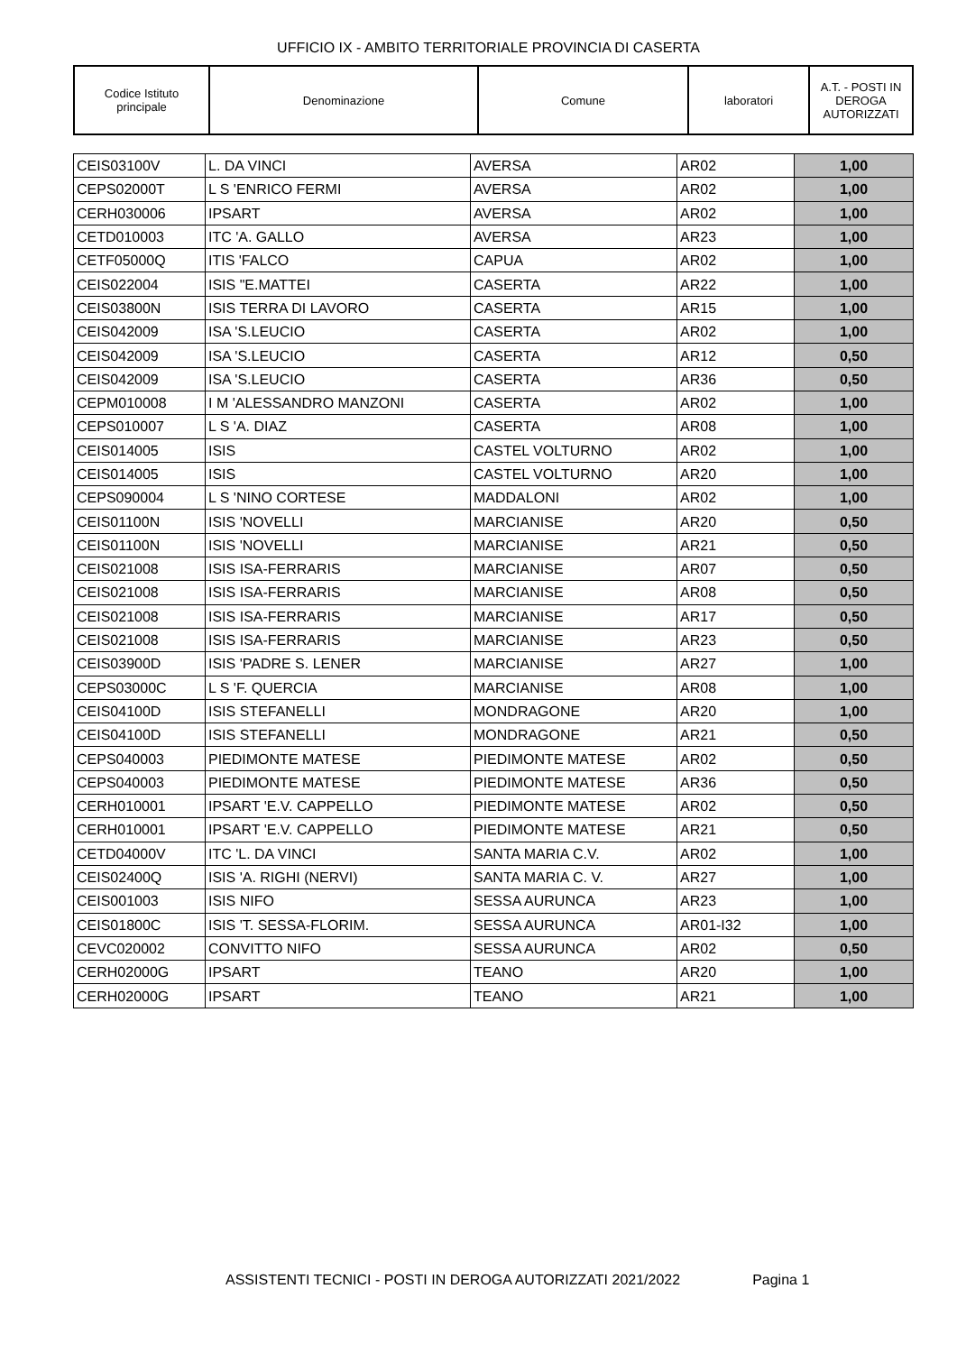UFFICIO IX - AMBITO TERRITORIALE PROVINCIA DI CASERTA
| Codice Istituto principale | Denominazione | Comune | laboratori | A.T. - POSTI IN DEROGA AUTORIZZATI |
| --- | --- | --- | --- | --- |
| CEIS03100V | L. DA VINCI | AVERSA | AR02 | 1,00 |
| CEPS02000T | L S 'ENRICO FERMI | AVERSA | AR02 | 1,00 |
| CERH030006 | IPSART | AVERSA | AR02 | 1,00 |
| CETD010003 | ITC 'A. GALLO | AVERSA | AR23 | 1,00 |
| CETF05000Q | ITIS 'FALCO | CAPUA | AR02 | 1,00 |
| CEIS022004 | ISIS "E.MATTEI | CASERTA | AR22 | 1,00 |
| CEIS03800N | ISIS TERRA DI LAVORO | CASERTA | AR15 | 1,00 |
| CEIS042009 | ISA 'S.LEUCIO | CASERTA | AR02 | 1,00 |
| CEIS042009 | ISA 'S.LEUCIO | CASERTA | AR12 | 0,50 |
| CEIS042009 | ISA 'S.LEUCIO | CASERTA | AR36 | 0,50 |
| CEPM010008 | I M 'ALESSANDRO MANZONI | CASERTA | AR02 | 1,00 |
| CEPS010007 | L S 'A. DIAZ | CASERTA | AR08 | 1,00 |
| CEIS014005 | ISIS | CASTEL VOLTURNO | AR02 | 1,00 |
| CEIS014005 | ISIS | CASTEL VOLTURNO | AR20 | 1,00 |
| CEPS090004 | L S 'NINO CORTESE | MADDALONI | AR02 | 1,00 |
| CEIS01100N | ISIS 'NOVELLI | MARCIANISE | AR20 | 0,50 |
| CEIS01100N | ISIS 'NOVELLI | MARCIANISE | AR21 | 0,50 |
| CEIS021008 | ISIS ISA-FERRARIS | MARCIANISE | AR07 | 0,50 |
| CEIS021008 | ISIS ISA-FERRARIS | MARCIANISE | AR08 | 0,50 |
| CEIS021008 | ISIS ISA-FERRARIS | MARCIANISE | AR17 | 0,50 |
| CEIS021008 | ISIS ISA-FERRARIS | MARCIANISE | AR23 | 0,50 |
| CEIS03900D | ISIS 'PADRE S. LENER | MARCIANISE | AR27 | 1,00 |
| CEPS03000C | L S 'F. QUERCIA | MARCIANISE | AR08 | 1,00 |
| CEIS04100D | ISIS STEFANELLI | MONDRAGONE | AR20 | 1,00 |
| CEIS04100D | ISIS STEFANELLI | MONDRAGONE | AR21 | 0,50 |
| CEPS040003 | PIEDIMONTE MATESE | PIEDIMONTE MATESE | AR02 | 0,50 |
| CEPS040003 | PIEDIMONTE MATESE | PIEDIMONTE MATESE | AR36 | 0,50 |
| CERH010001 | IPSART 'E.V. CAPPELLO | PIEDIMONTE MATESE | AR02 | 0,50 |
| CERH010001 | IPSART 'E.V. CAPPELLO | PIEDIMONTE MATESE | AR21 | 0,50 |
| CETD04000V | ITC 'L. DA VINCI | SANTA MARIA C.V. | AR02 | 1,00 |
| CEIS02400Q | ISIS 'A. RIGHI (NERVI) | SANTA MARIA C. V. | AR27 | 1,00 |
| CEIS001003 | ISIS NIFO | SESSA AURUNCA | AR23 | 1,00 |
| CEIS01800C | ISIS 'T. SESSA-FLORIM. | SESSA AURUNCA | AR01-I32 | 1,00 |
| CEVC020002 | CONVITTO NIFO | SESSA AURUNCA | AR02 | 0,50 |
| CERH02000G | IPSART | TEANO | AR20 | 1,00 |
| CERH02000G | IPSART | TEANO | AR21 | 1,00 |
ASSISTENTI TECNICI - POSTI IN DEROGA AUTORIZZATI 2021/2022 Pagina 1